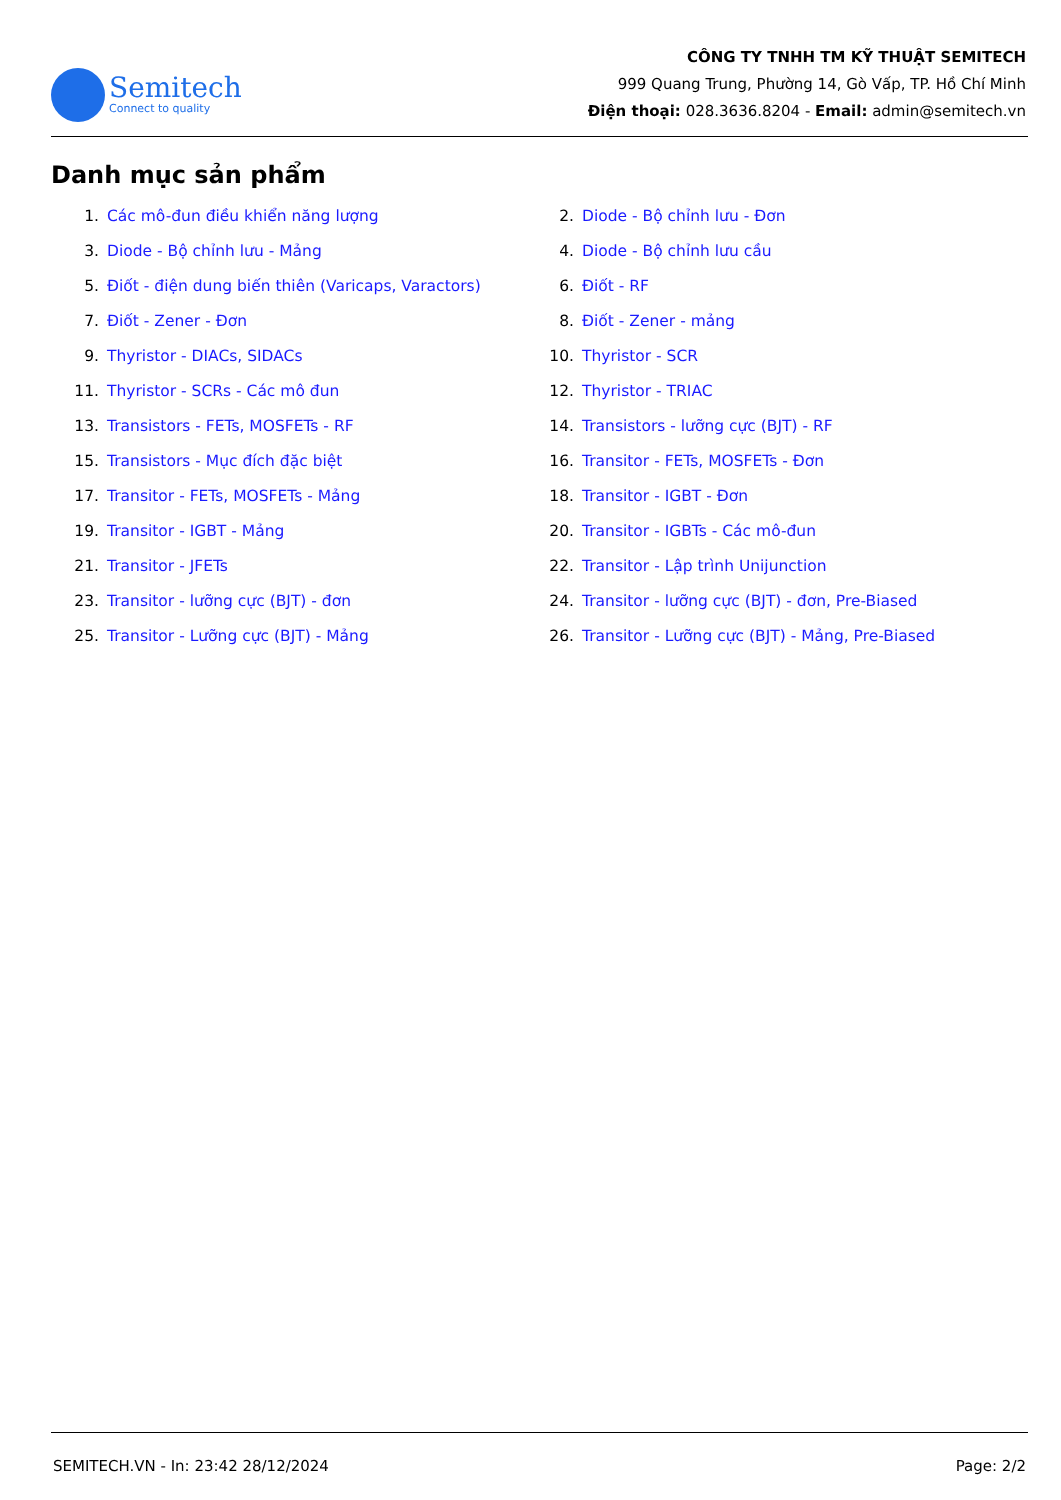Semitech
Connect to quality
CÔNG TY TNHH TM KỸ THUẬT SEMITECH
999 Quang Trung, Phường 14, Gò Vấp, TP. Hồ Chí Minh
Điện thoại: 028.3636.8204 - Email: admin@semitech.vn
Danh mục sản phẩm
1. Các mô-đun điều khiển năng lượng
2. Diode - Bộ chỉnh lưu - Đơn
3. Diode - Bộ chỉnh lưu - Mảng
4. Diode - Bộ chỉnh lưu cầu
5. Điốt - điện dung biến thiên (Varicaps, Varactors)
6. Điốt - RF
7. Điốt - Zener - Đơn
8. Điốt - Zener - mảng
9. Thyristor - DIACs, SIDACs
10. Thyristor - SCR
11. Thyristor - SCRs - Các mô đun
12. Thyristor - TRIAC
13. Transistors - FETs, MOSFETs - RF
14. Transistors - lưỡng cực (BJT) - RF
15. Transistors - Mục đích đặc biệt
16. Transitor - FETs, MOSFETs - Đơn
17. Transitor - FETs, MOSFETs - Mảng
18. Transitor - IGBT - Đơn
19. Transitor - IGBT - Mảng
20. Transitor - IGBTs - Các mô-đun
21. Transitor - JFETs
22. Transitor - Lập trình Unijunction
23. Transitor - lưỡng cực (BJT) - đơn
24. Transitor - lưỡng cực (BJT) - đơn, Pre-Biased
25. Transitor - Lưỡng cực (BJT) - Mảng
26. Transitor - Lưỡng cực (BJT) - Mảng, Pre-Biased
SEMITECH.VN - In: 23:42 28/12/2024 Page: 2/2